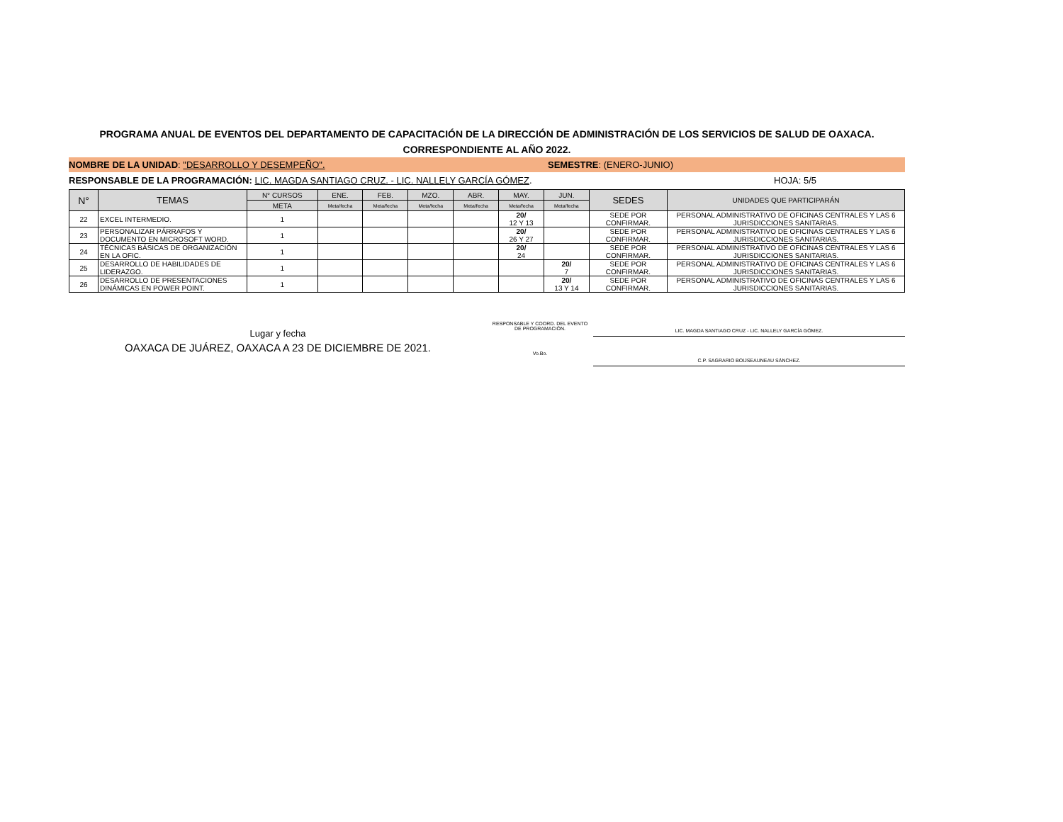PROGRAMA ANUAL DE EVENTOS DEL DEPARTAMENTO DE CAPACITACIÓN DE LA DIRECCIÓN DE ADMINISTRACIÓN DE LOS SERVICIOS DE SALUD DE OAXACA.
CORRESPONDIENTE AL AÑO 2022.
NOMBRE DE LA UNIDAD: "DESARROLLO Y DESEMPEÑO".
SEMESTRE: (ENERO-JUNIO)
RESPONSABLE DE LA PROGRAMACIÓN: LIC. MAGDA SANTIAGO CRUZ. - LIC. NALLELY GARCÍA GÓMEZ. HOJA: 5/5
| N° | TEMAS | N° CURSOS | ENE. | FEB. | MZO. | ABR. | MAY. | JUN. | SEDES | UNIDADES QUE PARTICIPARÁN |
| --- | --- | --- | --- | --- | --- | --- | --- | --- | --- | --- |
| | | META | Meta/fecha | Meta/fecha | Meta/fecha | Meta/fecha | Meta/fecha | Meta/fecha | | |
| 22 | EXCEL INTERMEDIO. | 1 | | | | | 20/ 12 Y 13 | | SEDE POR CONFIRMAR. | PERSONAL ADMINISTRATIVO DE OFICINAS CENTRALES Y LAS 6 JURISDICCIONES SANITARIAS. |
| 23 | PERSONALIZAR PÁRRAFOS Y DOCUMENTO EN MICROSOFT WORD. | 1 | | | | | 20/ 26 Y 27 | | SEDE POR CONFIRMAR. | PERSONAL ADMINISTRATIVO DE OFICINAS CENTRALES Y LAS 6 JURISDICCIONES SANITARIAS. |
| 24 | TÉCNICAS BÁSICAS DE ORGANIZACIÓN EN LA OFIC. | 1 | | | | | 20/ 24 | | SEDE POR CONFIRMAR. | PERSONAL ADMINISTRATIVO DE OFICINAS CENTRALES Y LAS 6 JURISDICCIONES SANITARIAS. |
| 25 | DESARROLLO DE HABILIDADES DE LIDERAZGO. | 1 | | | | | | 20/ 7 | SEDE POR CONFIRMAR. | PERSONAL ADMINISTRATIVO DE OFICINAS CENTRALES Y LAS 6 JURISDICCIONES SANITARIAS. |
| 26 | DESARROLLO DE PRESENTACIONES DINÁMICAS EN POWER POINT. | 1 | | | | | | 20/ 13 Y 14 | SEDE POR CONFIRMAR. | PERSONAL ADMINISTRATIVO DE OFICINAS CENTRALES Y LAS 6 JURISDICCIONES SANITARIAS. |
Lugar y fecha
OAXACA DE JUÁREZ, OAXACA A 23 DE DICIEMBRE DE 2021.
RESPONSABLE Y COORD. DEL EVENTO
DE PROGRAMACIÓN.
Vo.Bo.
LIC. MAGDA SANTIAGO CRUZ - LIC. NALLELY GARCÍA GÓMEZ.
C.P. SAGRARIO BOIJSEAUNEAU SÁNCHEZ.